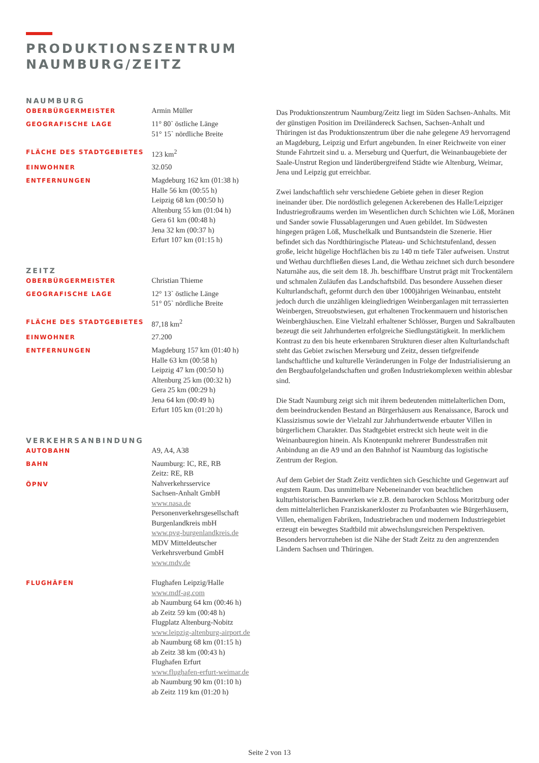PRODUKTIONSZENTRUM
NAUMBURG/ZEITZ
NAUMBURG
OBERBÜRGERMEISTER
Armin Müller
GEOGRAFISCHE LAGE
11° 80` östliche Länge
51° 15` nördliche Breite
FLÄCHE DES STADTGEBIETES
123 km<sup>2</sup>
EINWOHNER
32.050
ENTFERNUNGEN
Magdeburg 162 km (01:38 h)
Halle 56 km (00:55 h)
Leipzig 68 km (00:50 h)
Altenburg 55 km (01:04 h)
Gera 61 km (00:48 h)
Jena 32 km (00:37 h)
Erfurt 107 km (01:15 h)
ZEITZ
OBERBÜRGERMEISTER
Christian Thieme
GEOGRAFISCHE LAGE
12° 13` östliche Länge
51° 05` nördliche Breite
FLÄCHE DES STADTGEBIETES
87,18 km<sup>2</sup>
EINWOHNER
27.200
ENTFERNUNGEN
Magdeburg 157 km (01:40 h)
Halle 63 km (00:58 h)
Leipzig 47 km (00:50 h)
Altenburg 25 km (00:32 h)
Gera 25 km (00:29 h)
Jena 64 km (00:49 h)
Erfurt 105 km (01:20 h)
VERKEHRSANBINDUNG
AUTOBAHN
A9, A4, A38
BAHN
ÖPNV
Naumburg: IC, RE, RB
Zeitz: RE, RB
Nahverkehrsservice
Sachsen-Anhalt GmbH
www.nasa.de
Personenverkehrsgesellschaft
Burgenlandkreis mbH
www.pvg-burgenlandkreis.de
MDV Mitteldeutscher
Verkehrsverbund GmbH
www.mdv.de
FLUGHÄFEN
Flughafen Leipzig/Halle
www.mdf-ag.com
ab Naumburg 64 km (00:46 h)
ab Zeitz 59 km (00:48 h)
Flugplatz Altenburg-Nobitz
www.leipzig-altenburg-airport.de
ab Naumburg 68 km (01:15 h)
ab Zeitz 38 km (00:43 h)
Flughafen Erfurt
www.flughafen-erfurt-weimar.de
ab Naumburg 90 km (01:10 h)
ab Zeitz 119 km (01:20 h)
Das Produktionszentrum Naumburg/Zeitz liegt im Süden Sachsen-Anhalts. Mit der günstigen Position im Dreiländereck Sachsen, Sachsen-Anhalt und Thüringen ist das Produktionszentrum über die nahe gelegene A9 hervorragend an Magdeburg, Leipzig und Erfurt angebunden. In einer Reichweite von einer Stunde Fahrtzeit sind u. a. Merseburg und Querfurt, die Weinanbaugebiete der Saale-Unstrut Region und länderübergreifend Städte wie Altenburg, Weimar, Jena und Leipzig gut erreichbar.
Zwei landschaftlich sehr verschiedene Gebiete gehen in dieser Region ineinander über. Die nordöstlich gelegenen Ackerebenen des Halle/Leipziger Industriegroßraums werden im Wesentlichen durch Schichten wie Löß, Moränen und Sander sowie Flussablagerungen und Auen gebildet. Im Südwesten hingegen prägen Löß, Muschelkalk und Buntsandstein die Szenerie. Hier befindet sich das Nordthüringische Plateau- und Schichtstufenland, dessen große, leicht hügelige Hochflächen bis zu 140 m tiefe Täler aufweisen. Unstrut und Wethau durchfließen dieses Land, die Wethau zeichnet sich durch besondere Naturnähe aus, die seit dem 18. Jh. beschiffbare Unstrut prägt mit Trockentälern und schmalen Zuläufen das Landschaftsbild. Das besondere Aussehen dieser Kulturlandschaft, geformt durch den über 1000jährigen Weinanbau, entsteht jedoch durch die unzähligen kleingliedrigen Weinberganlagen mit terrassierten Weinbergen, Streuobstwiesen, gut erhaltenen Trockenmauern und historischen Weinberghäuschen. Eine Vielzahl erhaltener Schlösser, Burgen und Sakralbauten bezeugt die seit Jahrhunderten erfolgreiche Siedlungstätigkeit. In merklichem Kontrast zu den bis heute erkennbaren Strukturen dieser alten Kulturlandschaft steht das Gebiet zwischen Merseburg und Zeitz, dessen tiefgreifende landschaftliche und kulturelle Veränderungen in Folge der Industrialisierung an den Bergbaufolgelandschaften und großen Industriekomplexen weithin ablesbar sind.
Die Stadt Naumburg zeigt sich mit ihrem bedeutenden mittelalterlichen Dom, dem beeindruckenden Bestand an Bürgerhäusern aus Renaissance, Barock und Klassizismus sowie der Vielzahl zur Jahrhundertwende erbauter Villen in bürgerlichem Charakter. Das Stadtgebiet erstreckt sich heute weit in die Weinanbauregion hinein. Als Knotenpunkt mehrerer Bundesstraßen mit Anbindung an die A9 und an den Bahnhof ist Naumburg das logistische Zentrum der Region.
Auf dem Gebiet der Stadt Zeitz verdichten sich Geschichte und Gegenwart auf engstem Raum. Das unmittelbare Nebeneinander von beachtlichen kulturhistorischen Bauwerken wie z.B. dem barocken Schloss Moritzburg oder dem mittelalterlichen Franziskanerkloster zu Profanbauten wie Bürgerhäusern, Villen, ehemaligen Fabriken, Industriebrachen und modernem Industriegebiet erzeugt ein bewegtes Stadtbild mit abwechslungsreichen Perspektiven. Besonders hervorzuheben ist die Nähe der Stadt Zeitz zu den angrenzenden Ländern Sachsen und Thüringen.
Seite 2 von 13